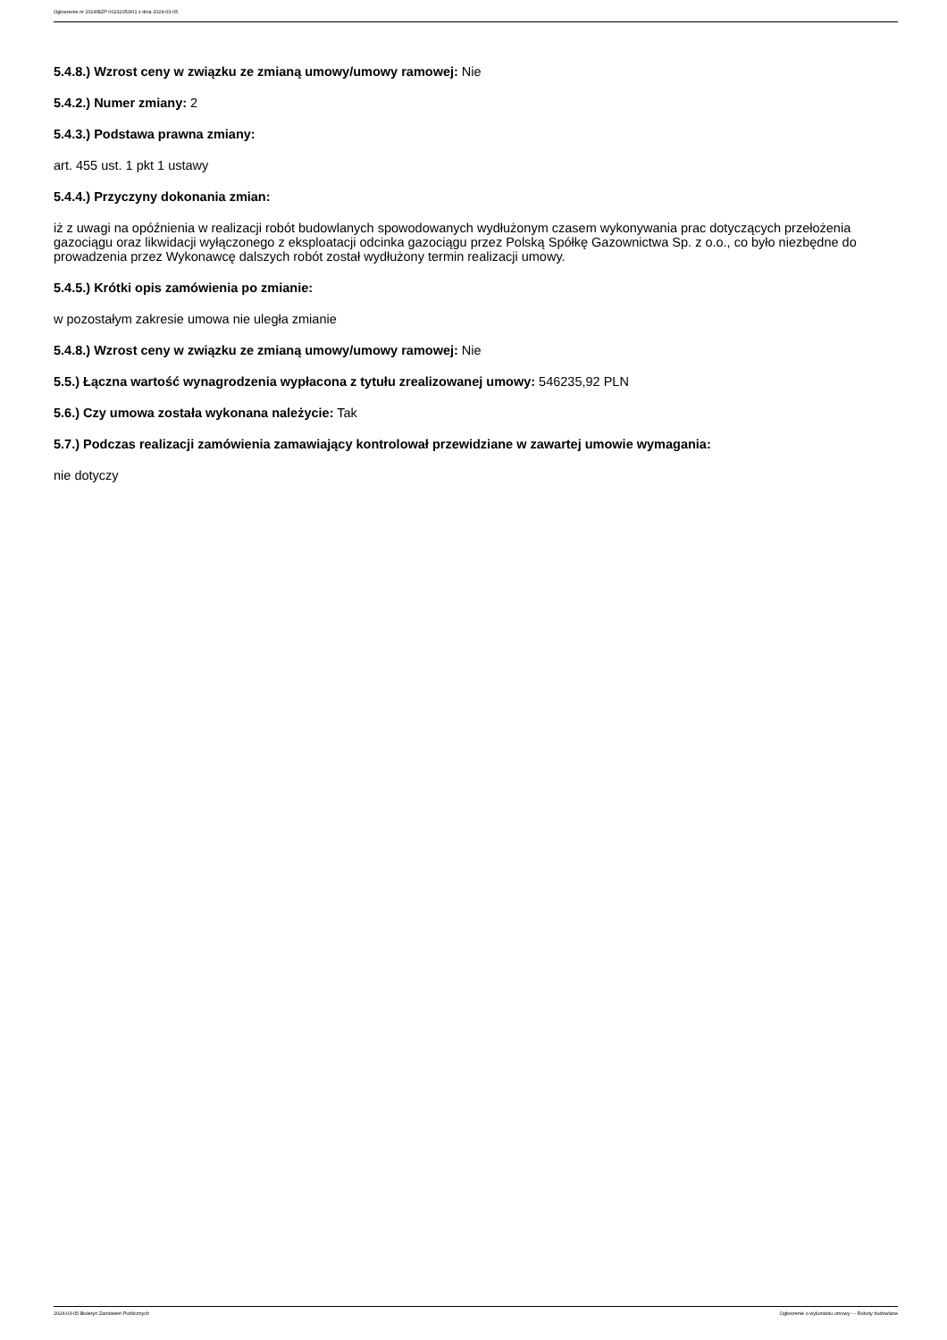Ogłoszenie nr 2024/BZP 00232053/01 z dnia 2024-03-05
5.4.8.) Wzrost ceny w związku ze zmianą umowy/umowy ramowej: Nie
5.4.2.) Numer zmiany: 2
5.4.3.) Podstawa prawna zmiany:
art. 455 ust. 1 pkt 1 ustawy
5.4.4.) Przyczyny dokonania zmian:
iż z uwagi na opóźnienia w realizacji robót budowlanych spowodowanych wydłużonym czasem wykonywania prac dotyczących przełożenia gazociągu oraz likwidacji wyłączonego z eksploatacji odcinka gazociągu przez Polską Spółkę Gazownictwa Sp. z o.o., co było niezbędne do prowadzenia przez Wykonawcę dalszych robót został wydłużony termin realizacji umowy.
5.4.5.) Krótki opis zamówienia po zmianie:
w pozostałym zakresie umowa nie uległa zmianie
5.4.8.) Wzrost ceny w związku ze zmianą umowy/umowy ramowej: Nie
5.5.) Łączna wartość wynagrodzenia wypłacona z tytułu zrealizowanej umowy: 546235,92 PLN
5.6.) Czy umowa została wykonana należycie: Tak
5.7.) Podczas realizacji zamówienia zamawiający kontrolował przewidziane w zawartej umowie wymagania:
nie dotyczy
2024-03-05 Biuletyn Zamówień Publicznych Ogłoszenie o wykonaniu umowy - - Roboty budowlane